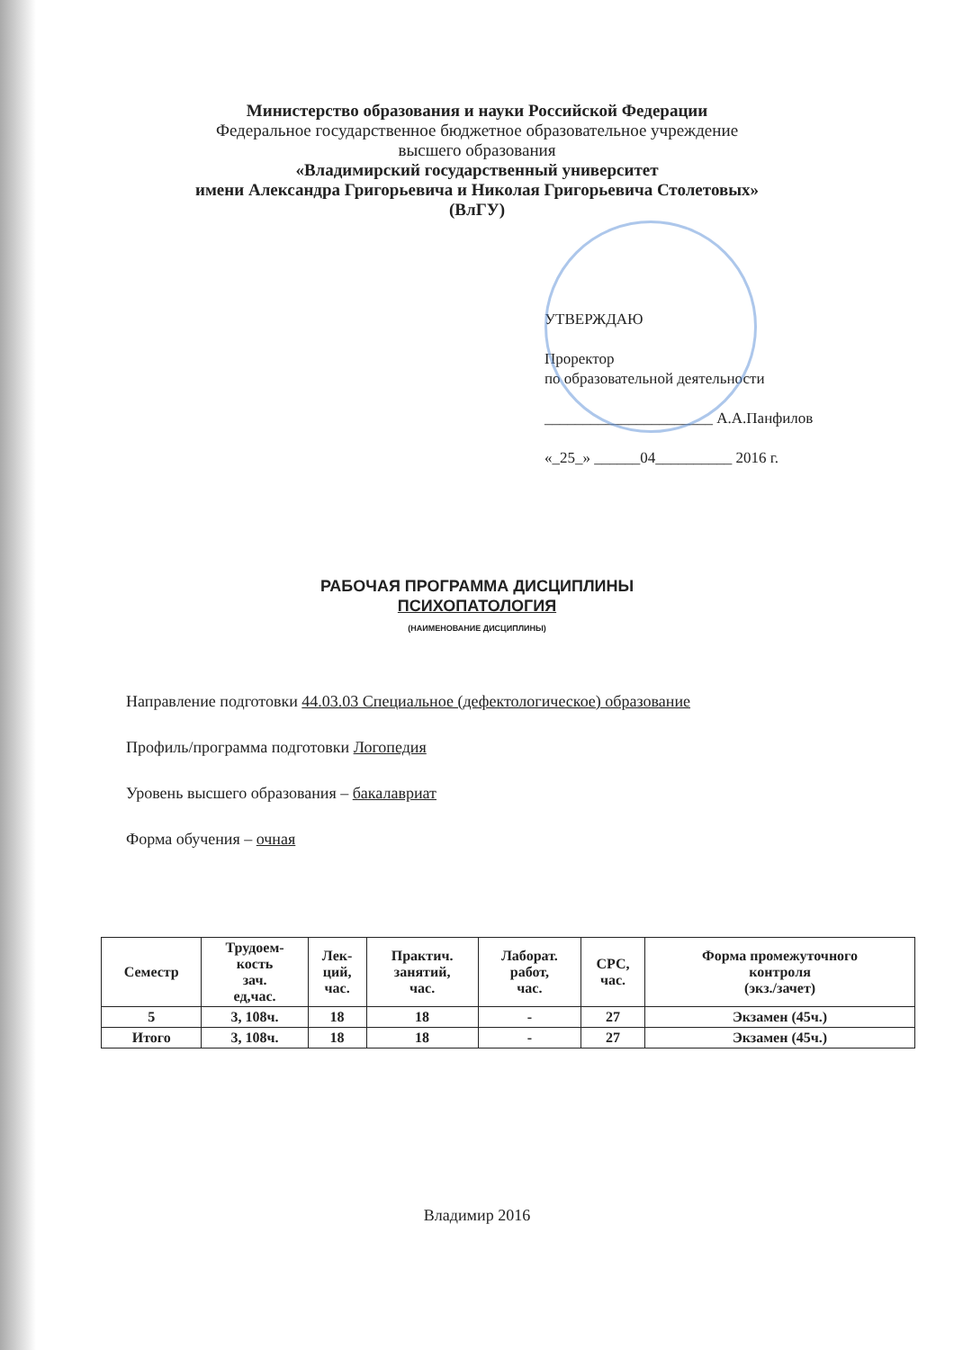Министерство образования и науки Российской Федерации
Федеральное государственное бюджетное образовательное учреждение
высшего образования
«Владимирский государственный университет
имени Александра Григорьевича и Николая Григорьевича Столетовых»
(ВлГУ)
УТВЕРЖДАЮ
Проректор
по образовательной деятельности
______________________ А.А.Панфилов
«_25_» ______04__________ 2016 г.
РАБОЧАЯ ПРОГРАММА ДИСЦИПЛИНЫ
ПСИХОПАТОЛОГИЯ
(НАИМЕНОВАНИЕ ДИСЦИПЛИНЫ)
Направление подготовки 44.03.03 Специальное (дефектологическое) образование
Профиль/программа подготовки Логопедия
Уровень высшего образования – бакалавриат
Форма обучения – очная
| Семестр | Трудоем- кость зач. ед,час. | Лек- ций, час. | Практич. занятий, час. | Лаборат. работ, час. | СРС, час. | Форма промежуточного контроля (экз./зачет) |
| --- | --- | --- | --- | --- | --- | --- |
| 5 | 3, 108ч. | 18 | 18 | - | 27 | Экзамен (45ч.) |
| Итого | 3, 108ч. | 18 | 18 | - | 27 | Экзамен (45ч.) |
Владимир 2016